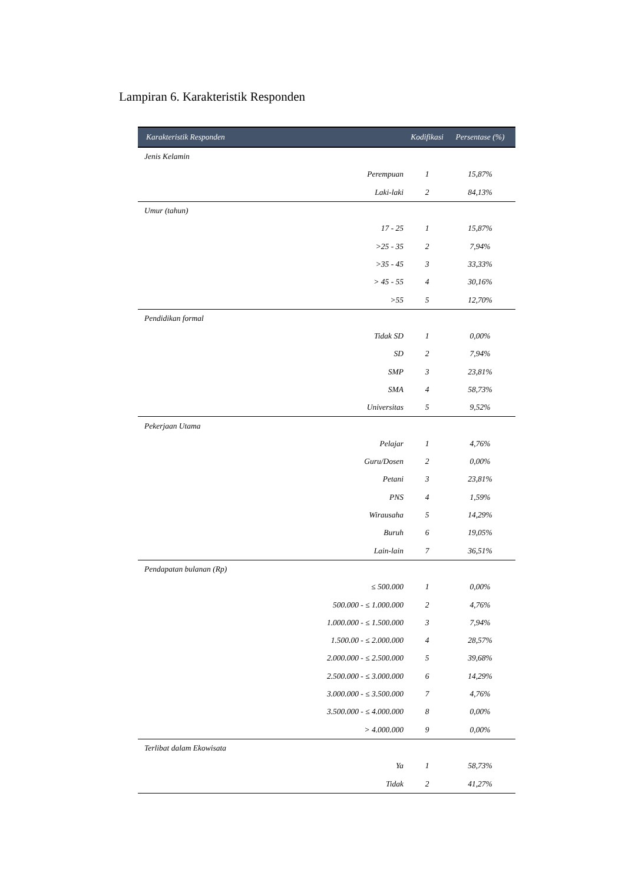Lampiran 6. Karakteristik Responden
| Karakteristik Responden | | Kodifikasi | Persentase (%) |
| --- | --- | --- | --- |
| Jenis Kelamin | | | |
| | Perempuan | 1 | 15,87% |
| | Laki-laki | 2 | 84,13% |
| Umur (tahun) | | | |
| | 17 - 25 | 1 | 15,87% |
| | >25 - 35 | 2 | 7,94% |
| | >35 - 45 | 3 | 33,33% |
| | > 45 - 55 | 4 | 30,16% |
| | >55 | 5 | 12,70% |
| Pendidikan formal | | | |
| | Tidak SD | 1 | 0,00% |
| | SD | 2 | 7,94% |
| | SMP | 3 | 23,81% |
| | SMA | 4 | 58,73% |
| | Universitas | 5 | 9,52% |
| Pekerjaan Utama | | | |
| | Pelajar | 1 | 4,76% |
| | Guru/Dosen | 2 | 0,00% |
| | Petani | 3 | 23,81% |
| | PNS | 4 | 1,59% |
| | Wirausaha | 5 | 14,29% |
| | Buruh | 6 | 19,05% |
| | Lain-lain | 7 | 36,51% |
| Pendapatan bulanan (Rp) | | | |
| | ≤ 500.000 | 1 | 0,00% |
| | 500.000 - ≤ 1.000.000 | 2 | 4,76% |
| | 1.000.000 - ≤ 1.500.000 | 3 | 7,94% |
| | 1.500.00 - ≤ 2.000.000 | 4 | 28,57% |
| | 2.000.000 - ≤ 2.500.000 | 5 | 39,68% |
| | 2.500.000 - ≤ 3.000.000 | 6 | 14,29% |
| | 3.000.000 - ≤ 3.500.000 | 7 | 4,76% |
| | 3.500.000 - ≤ 4.000.000 | 8 | 0,00% |
| | > 4.000.000 | 9 | 0,00% |
| Terlibat dalam Ekowisata | | | |
| | Ya | 1 | 58,73% |
| | Tidak | 2 | 41,27% |